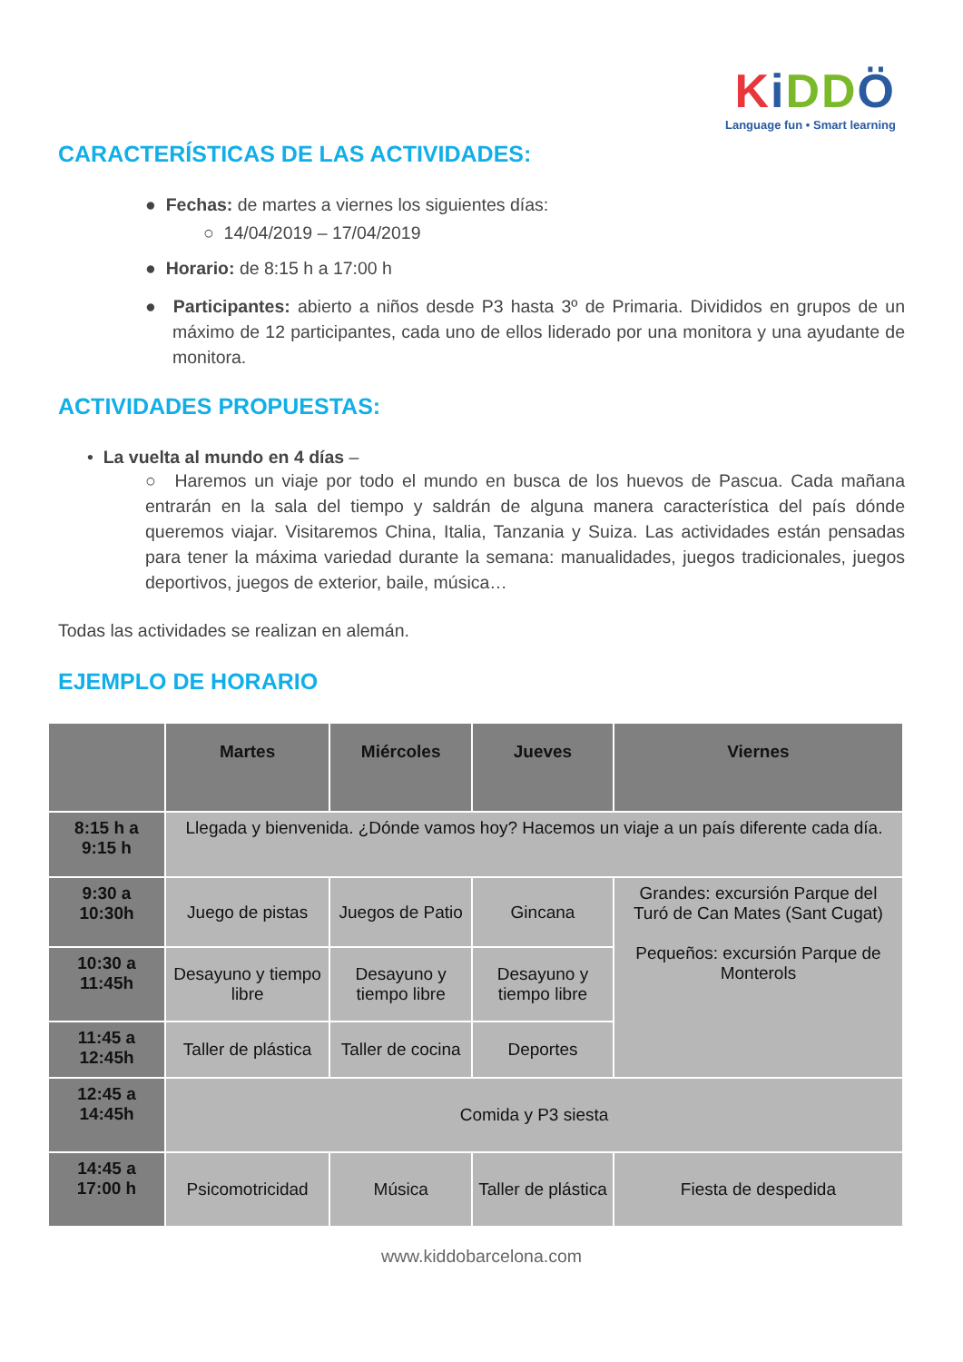KiDDÖ
Language fun • Smart learning
CARACTERÍSTICAS DE LAS ACTIVIDADES:
● Fechas: de martes a viernes los siguientes días:
○ 14/04/2019 – 17/04/2019
● Horario: de 8:15 h a 17:00 h
● Participantes: abierto a niños desde P3 hasta 3º de Primaria. Divididos en grupos de un máximo de 12 participantes, cada uno de ellos liderado por una monitora y una ayudante de monitora.
ACTIVIDADES PROPUESTAS:
• La vuelta al mundo en 4 días –
○ Haremos un viaje por todo el mundo en busca de los huevos de Pascua. Cada mañana entrarán en la sala del tiempo y saldrán de alguna manera característica del país dónde queremos viajar. Visitaremos China, Italia, Tanzania y Suiza. Las actividades están pensadas para tener la máxima variedad durante la semana: manualidades, juegos tradicionales, juegos deportivos, juegos de exterior, baile, música…
Todas las actividades se realizan en alemán.
EJEMPLO DE HORARIO
| | Martes | Miércoles | Jueves | Viernes |
| --- | --- | --- | --- | --- |
| 8:15 h a 9:15 h | Llegada y bienvenida. ¿Dónde vamos hoy? Hacemos un viaje a un país diferente cada día. | | | |
| 9:30 a 10:30h | Juego de pistas | Juegos de Patio | Gincana | Grandes: excursión Parque del Turó de Can Mates (Sant Cugat) Pequeños: excursión Parque de Monterols |
| 10:30 a 11:45h | Desayuno y tiempo libre | Desayuno y tiempo libre | Desayuno y tiempo libre | |
| 11:45 a 12:45h | Taller de plástica | Taller de cocina | Deportes | |
| 12:45 a 14:45h | Comida y P3 siesta | | | |
| 14:45 a 17:00 h | Psicomotricidad | Música | Taller de plástica | Fiesta de despedida |
www.kiddobarcelona.com